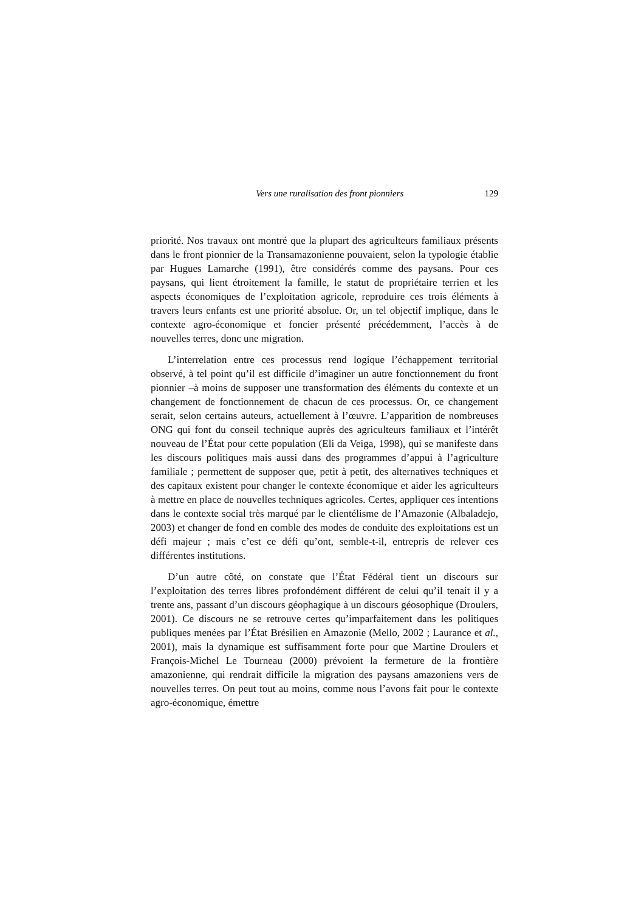Vers une ruralisation des front pionniers 129
priorité. Nos travaux ont montré que la plupart des agriculteurs familiaux présents dans le front pionnier de la Transamazonienne pouvaient, selon la typologie établie par Hugues Lamarche (1991), être considérés comme des paysans. Pour ces paysans, qui lient étroitement la famille, le statut de propriétaire terrien et les aspects économiques de l’exploitation agricole, reproduire ces trois éléments à travers leurs enfants est une priorité absolue. Or, un tel objectif implique, dans le contexte agro-économique et foncier présenté précédemment, l’accès à de nouvelles terres, donc une migration.
L’interrelation entre ces processus rend logique l’échappement territorial observé, à tel point qu’il est difficile d’imaginer un autre fonctionnement du front pionnier –à moins de supposer une transformation des éléments du contexte et un changement de fonctionnement de chacun de ces processus. Or, ce changement serait, selon certains auteurs, actuellement à l’œuvre. L’apparition de nombreuses ONG qui font du conseil technique auprès des agriculteurs familiaux et l’intérêt nouveau de l’État pour cette population (Eli da Veiga, 1998), qui se manifeste dans les discours politiques mais aussi dans des programmes d’appui à l’agriculture familiale ; permettent de supposer que, petit à petit, des alternatives techniques et des capitaux existent pour changer le contexte économique et aider les agriculteurs à mettre en place de nouvelles techniques agricoles. Certes, appliquer ces intentions dans le contexte social très marqué par le clientélisme de l’Amazonie (Albaladejo, 2003) et changer de fond en comble des modes de conduite des exploitations est un défi majeur ; mais c’est ce défi qu’ont, semble-t-il, entrepris de relever ces différentes institutions.
D’un autre côté, on constate que l’État Fédéral tient un discours sur l’exploitation des terres libres profondément différent de celui qu’il tenait il y a trente ans, passant d’un discours géophagique à un discours géosophique (Droulers, 2001). Ce discours ne se retrouve certes qu’imparfaitement dans les politiques publiques menées par l’État Brésilien en Amazonie (Mello, 2002 ; Laurance et al., 2001), mais la dynamique est suffisamment forte pour que Martine Droulers et François-Michel Le Tourneau (2000) prévoient la fermeture de la frontière amazonienne, qui rendrait difficile la migration des paysans amazoniens vers de nouvelles terres. On peut tout au moins, comme nous l’avons fait pour le contexte agro-économique, émettre